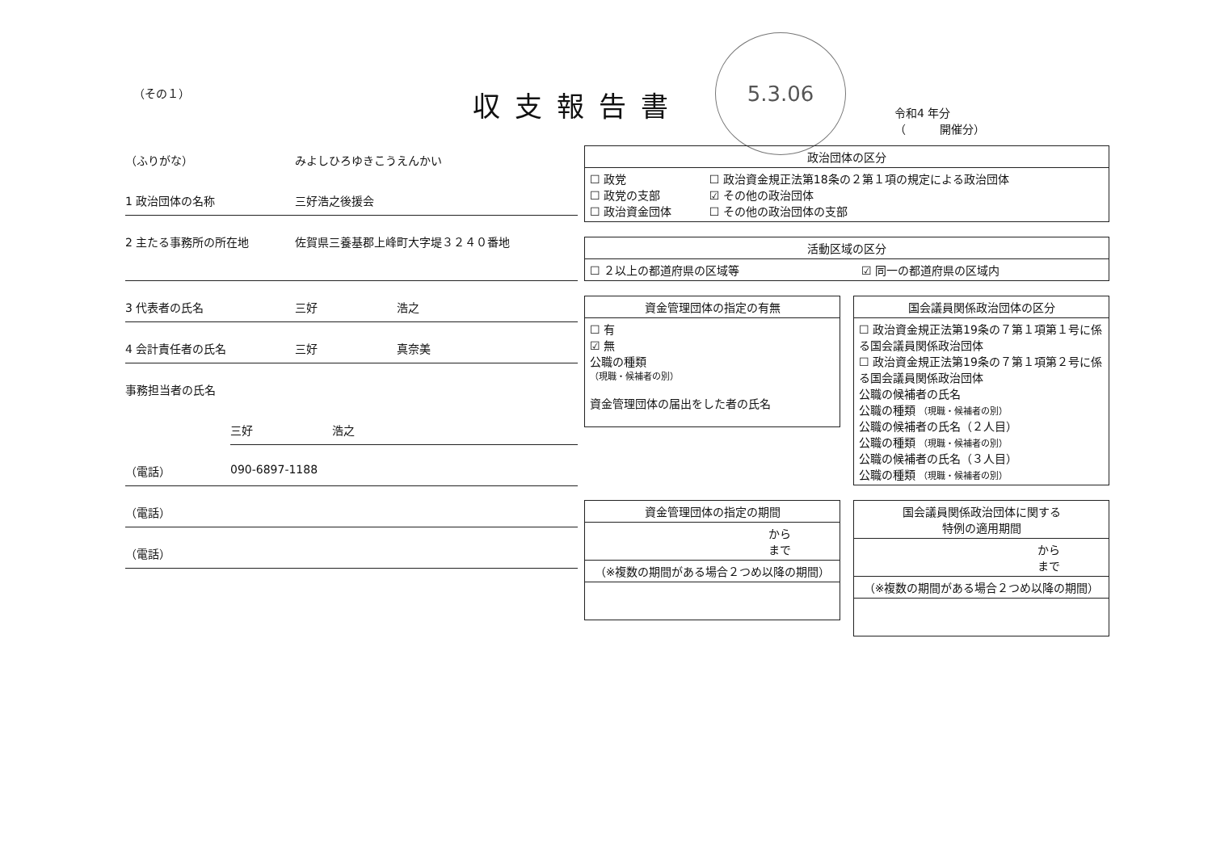（その１）
収支報告書
5.3.06
令和4 年分
（　　　開催分）
（ふりがな） みよしひろゆきこうえんかい
1 政治団体の名称 三好浩之後援会
2 主たる事務所の所在地 佐賀県三養基郡上峰町大字堤３２４０番地
3 代表者の氏名 三好　　　　　　　浩之
4 会計責任者の氏名 三好　　　　　　　真奈美
事務担当者の氏名
三好　　　　　　　浩之
（電話） 090-6897-1188
（電話）
（電話）
| 政治団体の区分 | |
| --- | --- |
| ☐ 政党 ☐ 政党の支部 ☐ 政治資金団体 | ☐ 政治資金規正法第18条の２第１項の規定による政治団体 ☑ その他の政治団体 ☐ その他の政治団体の支部 |
| 活動区域の区分 | |
| --- | --- |
| ☐ ２以上の都道府県の区域等 | ☑ 同一の都道府県の区域内 |
| 資金管理団体の指定の有無 |
| --- |
| ☐ 有 ☑ 無 公職の種類 （現職・候補者の別） 資金管理団体の届出をした者の氏名 |
| 国会議員関係政治団体の区分 |
| --- |
| ☐ 政治資金規正法第19条の７第１項第１号に係る国会議員関係政治団体 ☐ 政治資金規正法第19条の７第１項第２号に係る国会議員関係政治団体 公職の候補者の氏名 公職の種類 （現職・候補者の別） 公職の候補者の氏名（２人目） 公職の種類 （現職・候補者の別） 公職の候補者の氏名（３人目） 公職の種類 （現職・候補者の別） |
| 資金管理団体の指定の期間 |
| --- |
| から まで |
| （※複数の期間がある場合２つめ以降の期間） |
| 国会議員関係政治団体に関する 特例の適用期間 |
| --- |
| から まで |
| （※複数の期間がある場合２つめ以降の期間） |